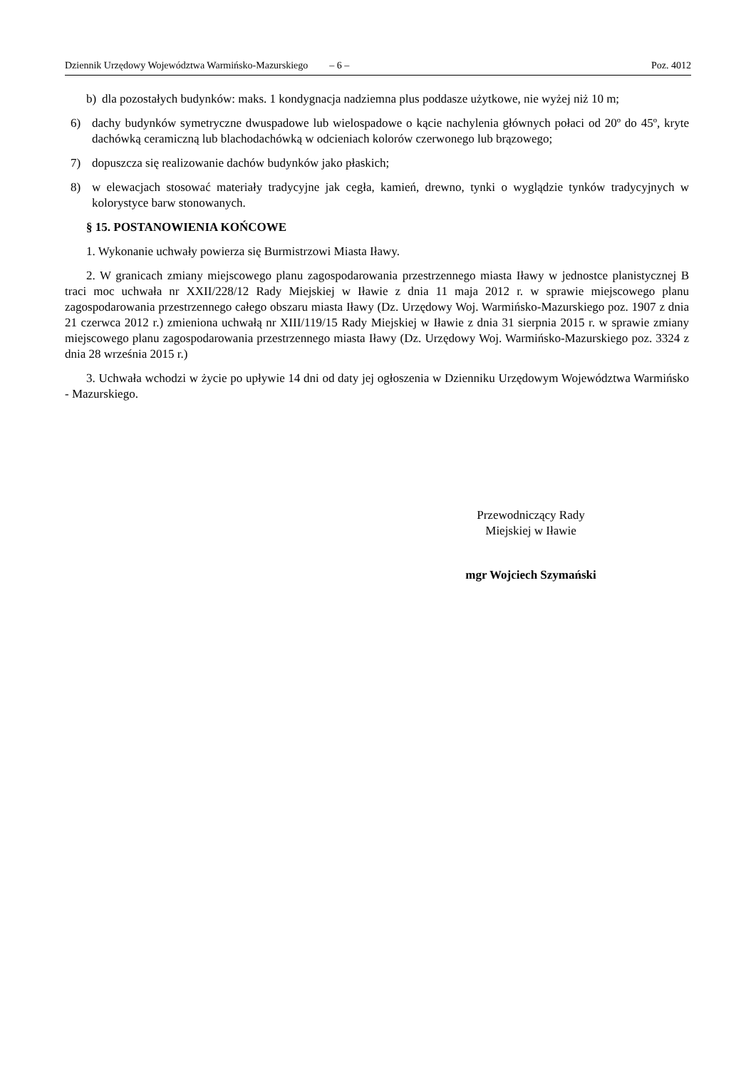Dziennik Urzędowy Województwa Warmińsko-Mazurskiego – 6 – Poz. 4012
b) dla pozostałych budynków: maks. 1 kondygnacja nadziemna plus poddasze użytkowe, nie wyżej niż 10 m;
6) dachy budynków symetryczne dwuspadowe lub wielospadowe o kącie nachylenia głównych połaci od 20º do 45º, kryte dachówką ceramiczną lub blachodachówką w odcieniach kolorów czerwonego lub brązowego;
7) dopuszcza się realizowanie dachów budynków jako płaskich;
8) w elewacjach stosować materiały tradycyjne jak cegła, kamień, drewno, tynki o wyglądzie tynków tradycyjnych w kolorystyce barw stonowanych.
§ 15. POSTANOWIENIA KOŃCOWE
1. Wykonanie uchwały powierza się Burmistrzowi Miasta Iławy.
2. W granicach zmiany miejscowego planu zagospodarowania przestrzennego miasta Iławy w jednostce planistycznej B traci moc uchwała nr XXII/228/12 Rady Miejskiej w Iławie z dnia 11 maja 2012 r. w sprawie miejscowego planu zagospodarowania przestrzennego całego obszaru miasta Iławy (Dz. Urzędowy Woj. Warmińsko-Mazurskiego poz. 1907 z dnia 21 czerwca 2012 r.) zmieniona uchwałą nr XIII/119/15 Rady Miejskiej w Iławie z dnia 31 sierpnia 2015 r. w sprawie zmiany miejscowego planu zagospodarowania przestrzennego miasta Iławy (Dz. Urzędowy Woj. Warmińsko-Mazurskiego poz. 3324 z dnia 28 września 2015 r.)
3. Uchwała wchodzi w życie po upływie 14 dni od daty jej ogłoszenia w Dzienniku Urzędowym Województwa Warmińsko - Mazurskiego.
Przewodniczący Rady
Miejskiej w Iławie
mgr Wojciech Szymański